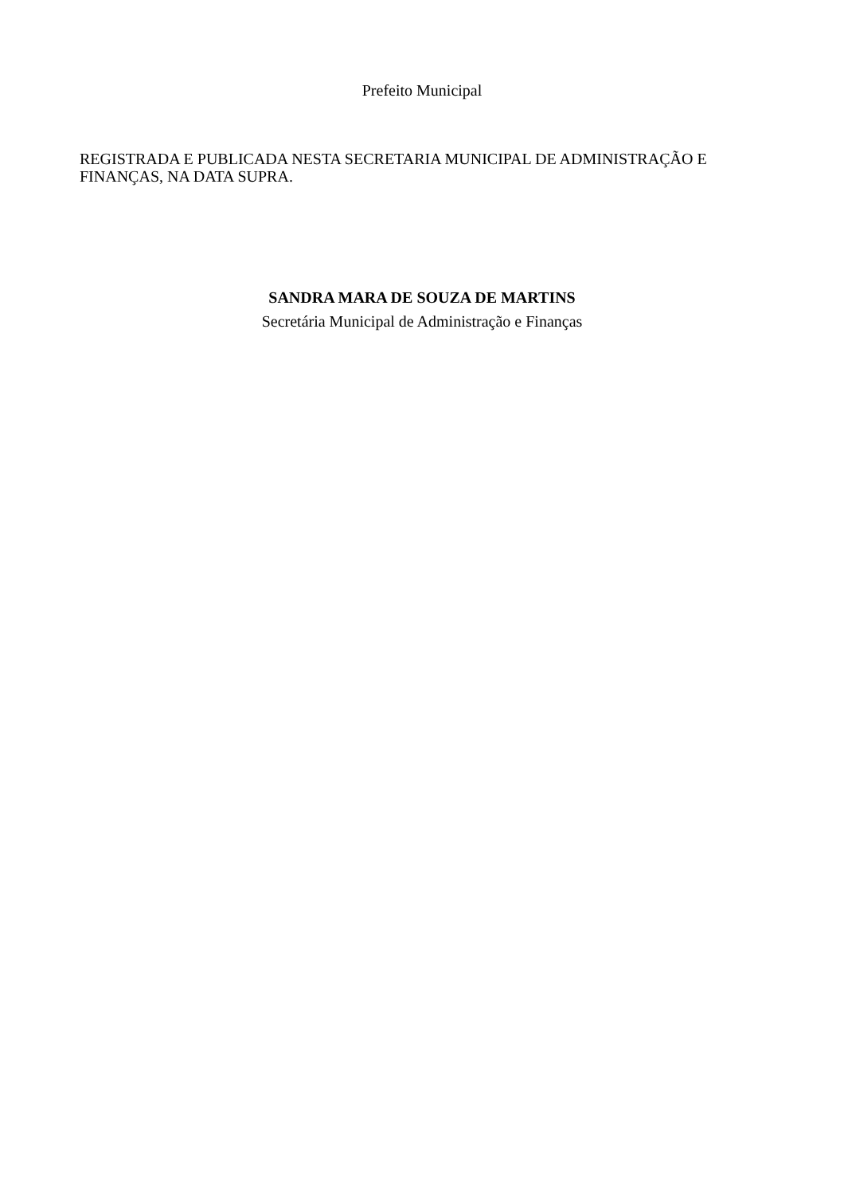Prefeito Municipal
REGISTRADA E PUBLICADA NESTA SECRETARIA MUNICIPAL DE ADMINISTRAÇÃO E FINANÇAS, NA DATA SUPRA.
SANDRA MARA DE SOUZA DE MARTINS
Secretária Municipal de Administração e Finanças